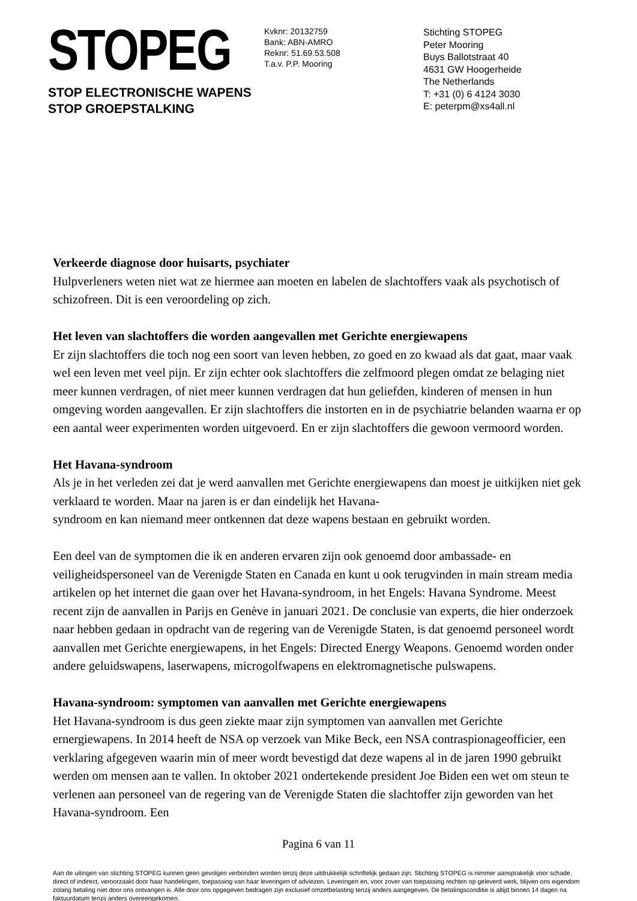STOPEG
STOP ELECTRONISCHE WAPENS
STOP GROEPSTALKING
Kvknr: 20132759
Bank: ABN-AMRO
Reknr: 51.69.53.508
T.a.v. P.P. Mooring
Stichting STOPEG
Peter Mooring
Buys Ballotstraat 40
4631 GW Hoogerheide
The Netherlands
T: +31 (0) 6 4124 3030
E: peterpm@xs4all.nl
Verkeerde diagnose door huisarts, psychiater
Hulpverleners weten niet wat ze hiermee aan moeten en labelen de slachtoffers vaak als psychotisch of schizofreen. Dit is een veroordeling op zich.
Het leven van slachtoffers die worden aangevallen met Gerichte energiewapens
Er zijn slachtoffers die toch nog een soort van leven hebben, zo goed en zo kwaad als dat gaat, maar vaak wel een leven met veel pijn. Er zijn echter ook slachtoffers die zelfmoord plegen omdat ze belaging niet meer kunnen verdragen, of niet meer kunnen verdragen dat hun geliefden, kinderen of mensen in hun omgeving worden aangevallen. Er zijn slachtoffers die instorten en in de psychiatrie belanden waarna er op een aantal weer experimenten worden uitgevoerd. En er zijn slachtoffers die gewoon vermoord worden.
Het Havana-syndroom
Als je in het verleden zei dat je werd aanvallen met Gerichte energiewapens dan moest je uitkijken niet gek verklaard te worden. Maar na jaren is er dan eindelijk het Havana-
syndroom en kan niemand meer ontkennen dat deze wapens bestaan en gebruikt worden.
Een deel van de symptomen die ik en anderen ervaren zijn ook genoemd door ambassade- en veiligheidspersoneel van de Verenigde Staten en Canada en kunt u ook terugvinden in main stream media artikelen op het internet die gaan over het Havana-syndroom, in het Engels: Havana Syndrome. Meest recent zijn de aanvallen in Parijs en Genève in januari 2021. De conclusie van experts, die hier onderzoek naar hebben gedaan in opdracht van de regering van de Verenigde Staten, is dat genoemd personeel wordt aanvallen met Gerichte energiewapens, in het Engels: Directed Energy Weapons. Genoemd worden onder andere geluidswapens, laserwapens, microgolfwapens en elektromagnetische pulswapens.
Havana-syndroom: symptomen van aanvallen met Gerichte energiewapens
Het Havana-syndroom is dus geen ziekte maar zijn symptomen van aanvallen met Gerichte ernergiewapens. In 2014 heeft de NSA op verzoek van Mike Beck, een NSA contraspionageofficier, een verklaring afgegeven waarin min of meer wordt bevestigd dat deze wapens al in de jaren 1990 gebruikt werden om mensen aan te vallen. In oktober 2021 ondertekende president Joe Biden een wet om steun te verlenen aan personeel van de regering van de Verenigde Staten die slachtoffer zijn geworden van het Havana-syndroom. Een
Pagina 6 van 11
Aan de uitingen van stichting STOPEG kunnen geen gevolgen verbonden worden tenzij deze uitdrukkelijk schriftelijk gedaan zijn. Stichting STOPEG is nimmer aansprakelijk voor schade, direct of indirect, veroorzaakt door haar handelingen, toepassing van haar leveringen of adviezen. Leveringen en, voor zover van toepassing rechten op geleverd werk, blijven ons eigendom zolang betaling niet door ons ontvangen is. Alle door ons opgegeven bedragen zijn exclusief omzetbelasting tenzij anders aangegeven. De betalingsconditie is altijd binnen 14 dagen na faktuurdatum tenzij anders overeengekomen.